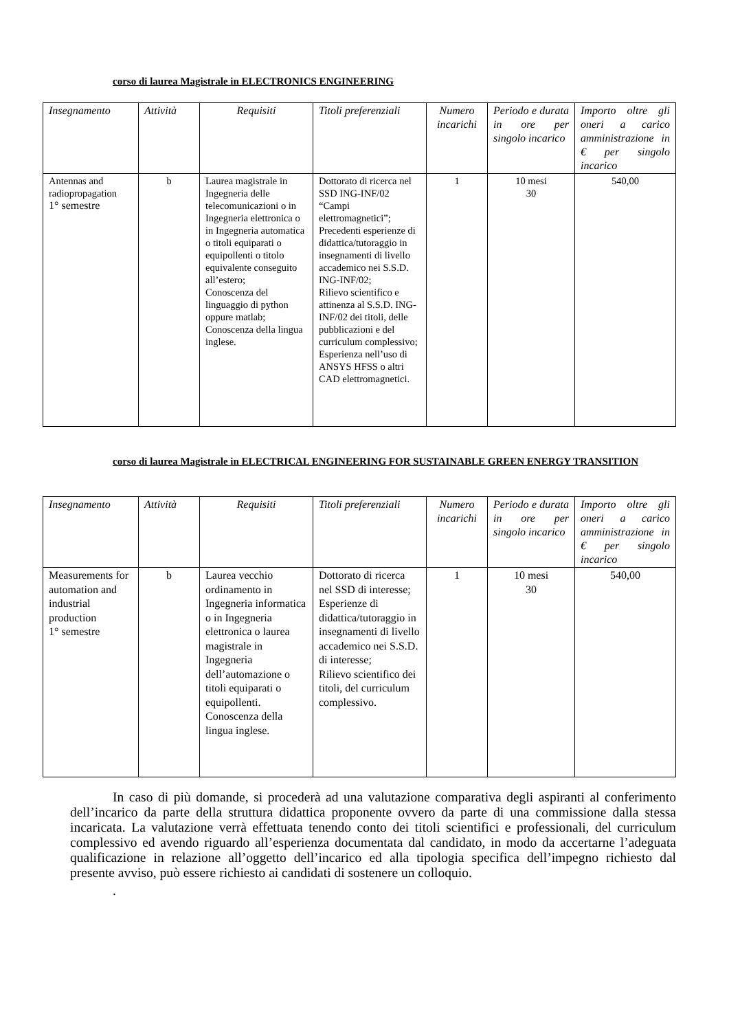corso di laurea Magistrale in ELECTRONICS ENGINEERING
| Insegnamento | Attività | Requisiti | Titoli preferenziali | Numero incarichi | Periodo e durata in ore per singolo incarico | Importo oltre gli oneri a carico amministrazione in € per singolo incarico |
| --- | --- | --- | --- | --- | --- | --- |
| Antennas and radiopropagation 1° semestre | b | Laurea magistrale in Ingegneria delle telecomunicazioni o in Ingegneria elettronica o in Ingegneria automatica o titoli equiparati o equipollenti o titolo equivalente conseguito all’estero; Conoscenza del linguaggio di python oppure matlab; Conoscenza della lingua inglese. | Dottorato di ricerca nel SSD ING-INF/02 “Campi elettromagnetici”; Precedenti esperienze di didattica/tutoraggio in insegnamenti di livello accademico nei S.S.D. ING-INF/02; Rilievo scientifico e attinenza al S.S.D. ING-INF/02 dei titoli, delle pubblicazioni e del curriculum complessivo; Esperienza nell’uso di ANSYS HFSS o altri CAD elettromagnetici. | 1 | 10 mesi 30 | 540,00 |
corso di laurea Magistrale in ELECTRICAL ENGINEERING FOR SUSTAINABLE GREEN ENERGY TRANSITION
| Insegnamento | Attività | Requisiti | Titoli preferenziali | Numero incarichi | Periodo e durata in ore per singolo incarico | Importo oltre gli oneri a carico amministrazione in € per singolo incarico |
| --- | --- | --- | --- | --- | --- | --- |
| Measurements for automation and industrial production 1° semestre | b | Laurea vecchio ordinamento in Ingegneria informatica o in Ingegneria elettronica o laurea magistrale in Ingegneria dell’automazione o titoli equiparati o equipollenti. Conoscenza della lingua inglese. | Dottorato di ricerca nel SSD di interesse; Esperienze di didattica/tutoraggio in insegnamenti di livello accademico nei S.S.D. di interesse; Rilievo scientifico dei titoli, del curriculum complessivo. | 1 | 10 mesi 30 | 540,00 |
In caso di più domande, si procederà ad una valutazione comparativa degli aspiranti al conferimento dell’incarico da parte della struttura didattica proponente ovvero da parte di una commissione dalla stessa incaricata. La valutazione verrà effettuata tenendo conto dei titoli scientifici e professionali, del curriculum complessivo ed avendo riguardo all’esperienza documentata dal candidato, in modo da accertarne l’adeguata qualificazione in relazione all’oggetto dell’incarico ed alla tipologia specifica dell’impegno richiesto dal presente avviso, può essere richiesto ai candidati di sostenere un colloquio.
.